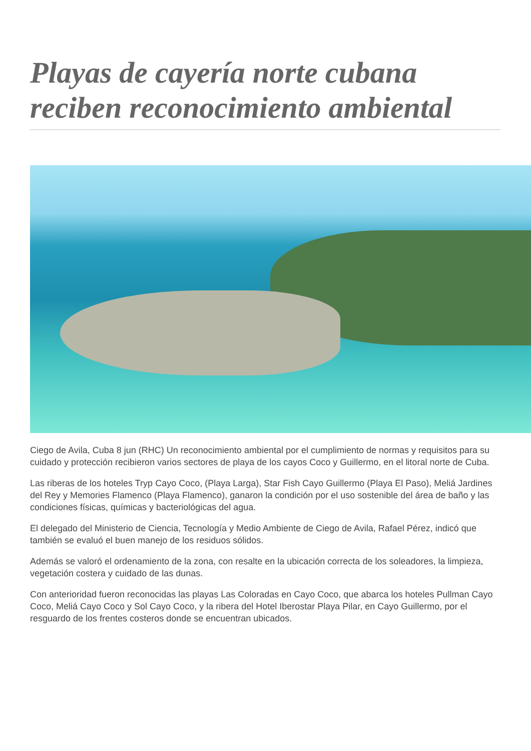Playas de cayería norte cubana reciben reconocimiento ambiental
Ciego de Avila, Cuba 8 jun (RHC) Un reconocimiento ambiental por el cumplimiento de normas y requisitos para su cuidado y protección recibieron varios sectores de playa de los cayos Coco y Guillermo, en el litoral norte de Cuba.
Las riberas de los hoteles Tryp Cayo Coco, (Playa Larga), Star Fish Cayo Guillermo (Playa El Paso), Meliá Jardines del Rey y Memories Flamenco (Playa Flamenco), ganaron la condición por el uso sostenible del área de baño y las condiciones físicas, químicas y bacteriológicas del agua.
El delegado del Ministerio de Ciencia, Tecnología y Medio Ambiente de Ciego de Avila, Rafael Pérez, indicó que también se evaluó el buen manejo de los residuos sólidos.
Además se valoró el ordenamiento de la zona, con resalte en la ubicación correcta de los soleadores, la limpieza, vegetación costera y cuidado de las dunas.
Con anterioridad fueron reconocidas las playas Las Coloradas en Cayo Coco, que abarca los hoteles Pullman Cayo Coco, Meliá Cayo Coco y Sol Cayo Coco, y la ribera del Hotel Iberostar Playa Pilar, en Cayo Guillermo, por el resguardo de los frentes costeros donde se encuentran ubicados.